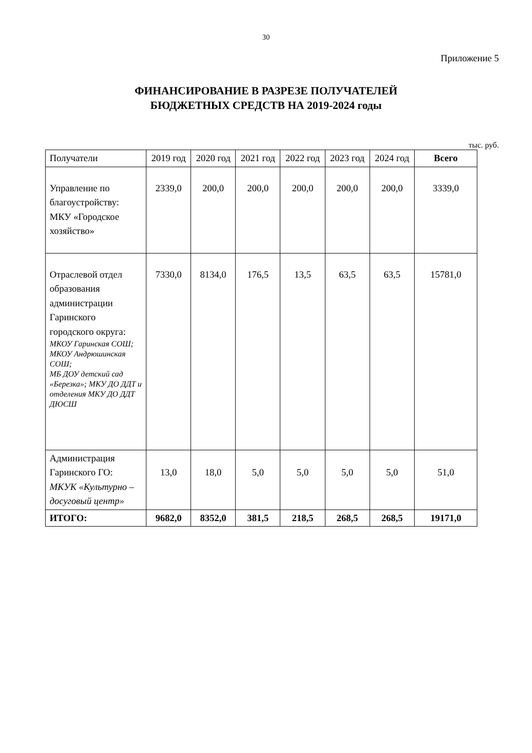30
Приложение 5
ФИНАНСИРОВАНИЕ В РАЗРЕЗЕ ПОЛУЧАТЕЛЕЙ
БЮДЖЕТНЫХ СРЕДСТВ НА 2019-2024 годы
тыс. руб.
| Получатели | 2019 год | 2020 год | 2021 год | 2022 год | 2023 год | 2024 год | Всего |
| --- | --- | --- | --- | --- | --- | --- | --- |
| Управление по благоустройству: МКУ «Городское хозяйство» | 2339,0 | 200,0 | 200,0 | 200,0 | 200,0 | 200,0 | 3339,0 |
| Отраслевой отдел образования администрации Гаринского городского округа: МКОУ Гаринская СОШ; МКОУ Андрюшинская СОШ; МБ ДОУ детский сад «Березка»; МКУ ДО ДДТ и отделения МКУ ДО ДДТ ДЮСШ | 7330,0 | 8134,0 | 176,5 | 13,5 | 63,5 | 63,5 | 15781,0 |
| Администрация Гаринского ГО: МКУК «Культурно – досуговый центр» | 13,0 | 18,0 | 5,0 | 5,0 | 5,0 | 5,0 | 51,0 |
| ИТОГО: | 9682,0 | 8352,0 | 381,5 | 218,5 | 268,5 | 268,5 | 19171,0 |